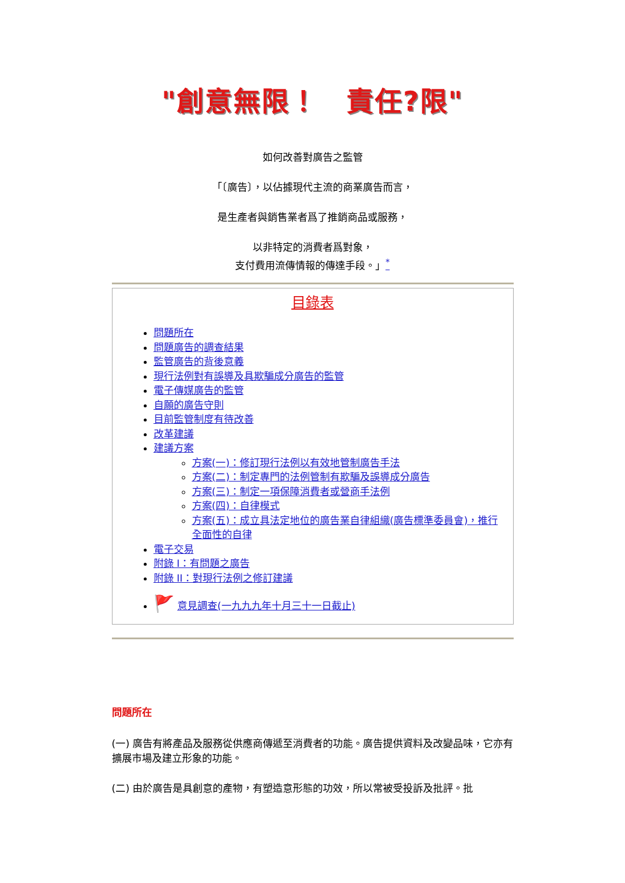"創意無限！　責任?限"
如何改善對廣告之監管
「〔廣告〕，以佔據現代主流的商業廣告而言，
是生產者與銷售業者爲了推銷商品或服務，
以非特定的消費者爲對象，
支付費用流傳情報的傳達手段。」<sup>*</sup>
目錄表
問題所在
問題廣告的調查結果
監管廣告的背後意義
現行法例對有誤導及具欺騙成分廣告的監管
電子傳媒廣告的監管
自願的廣告守則
目前監管制度有待改善
改革建議
建議方案
方案(一)：修訂現行法例以有效地管制廣告手法
方案(二)：制定專門的法例管制有欺騙及誤導成分廣告
方案(三)：制定一項保障消費者或營商手法例
方案(四)：自律模式
方案(五)：成立具法定地位的廣告業自律組織(廣告標準委員會)，推行全面性的自律
電子交易
附錄 I：有問題之廣告
附錄 II：對現行法例之修訂建議
🚩 意見調查(一九九九年十月三十一日截止)
問題所在
(一) 廣告有將產品及服務從供應商傳遞至消費者的功能。廣告提供資料及改變品味，它亦有擴展市場及建立形象的功能。
(二) 由於廣告是具創意的產物，有塑造意形態的功效，所以常被受投訴及批評。批